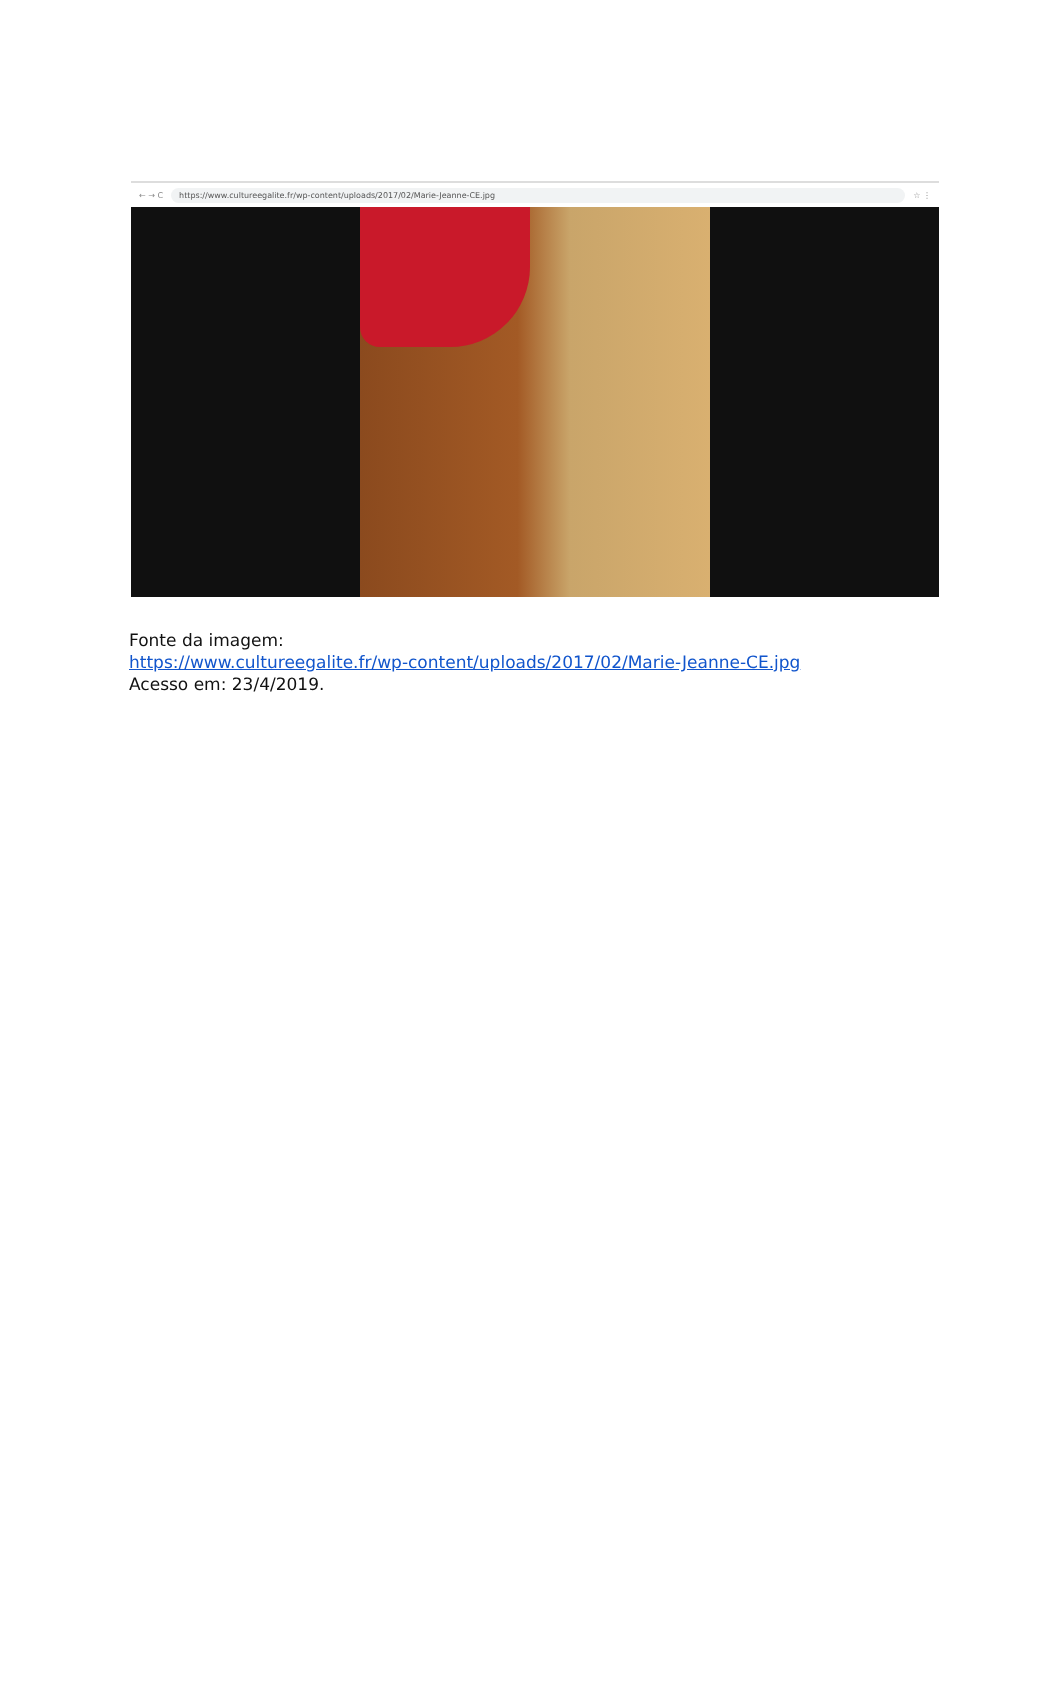← → C https://www.cultureegalite.fr/wp-content/uploads/2017/02/Marie-Jeanne-CE.jpg ☆ ⋮
Fonte da imagem:
https://www.cultureegalite.fr/wp-content/uploads/2017/02/Marie-Jeanne-CE.jpg
Acesso em: 23/4/2019.